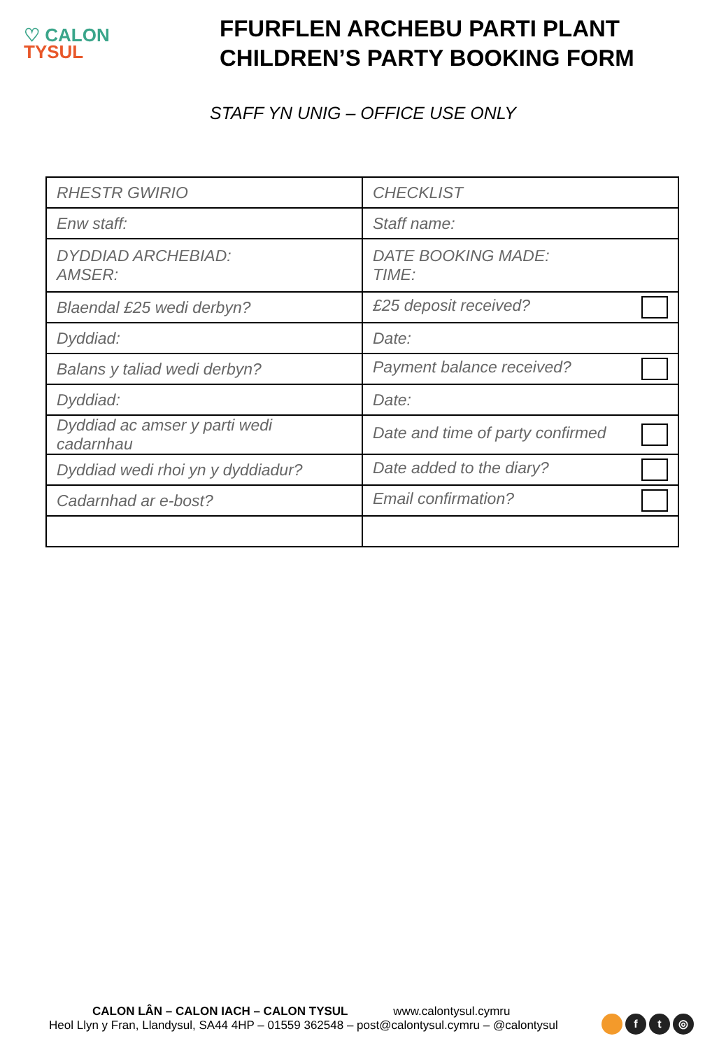♡ CALON
TYSUL
FFURFLEN ARCHEBU PARTI PLANT
CHILDREN’S PARTY BOOKING FORM
STAFF YN UNIG – OFFICE USE ONLY
| RHESTR GWIRIO | CHECKLIST |
| Enw staff: | Staff name: |
| DYDDIAD ARCHEBIAD: AMSER: | DATE BOOKING MADE: TIME: |
| Blaendal £25 wedi derbyn? | £25 deposit received? |
| Dyddiad: | Date: |
| Balans y taliad wedi derbyn? | Payment balance received? |
| Dyddiad: | Date: |
| Dyddiad ac amser y parti wedi cadarnhau | Date and time of party confirmed |
| Dyddiad wedi rhoi yn y dyddiadur? | Date added to the diary? |
| Cadarnhad ar e-bost? | Email confirmation? |
CALON LÂN – CALON IACH – CALON TYSUL www.calontysul.cymru
Heol Llyn y Fran, Llandysul, SA44 4HP – 01559 362548 – post@calontysul.cymru – @calontysul
f t ◎